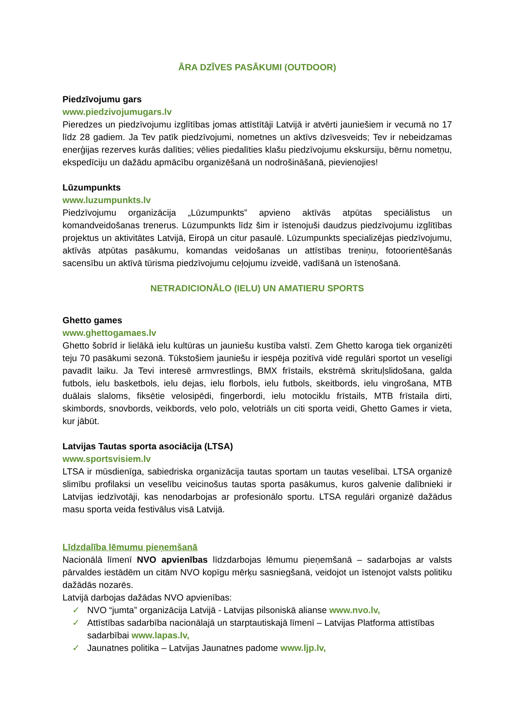ĀRA DZĪVES PASĀKUMI (OUTDOOR)
Piedzīvojumu gars
www.piedzivojumugars.lv
Pieredzes un piedzīvojumu izglītības jomas attīstītāji Latvijā ir atvērti jauniešiem ir vecumā no 17 līdz 28 gadiem. Ja Tev patīk piedzīvojumi, nometnes un aktīvs dzīvesveids; Tev ir nebeidzamas enerģijas rezerves kurās dalīties; vēlies piedalīties klašu piedzīvojumu ekskursiju, bērnu nometņu, ekspedīciju un dažādu apmācību organizēšanā un nodrošināšanā, pievienojies!
Lūzumpunkts
www.luzumpunkts.lv
Piedzīvojumu organizācija „Lūzumpunkts” apvieno aktīvās atpūtas speciālistus un komandveidošanas trenerus. Lūzumpunkts līdz šim ir īstenojuši daudzus piedzīvojumu izglītības projektus un aktivitātes Latvijā, Eiropā un citur pasaulē. Lūzumpunkts specializējas piedzīvojumu, aktīvās atpūtas pasākumu, komandas veidošanas un attīstības treniņu, fotoorientēšanās sacensību un aktīvā tūrisma piedzīvojumu ceļojumu izveidē, vadīšanā un īstenošanā.
NETRADICIONĀLO (IELU) UN AMATIERU SPORTS
Ghetto games
www.ghettogamaes.lv
Ghetto šobrīd ir lielākā ielu kultūras un jauniešu kustība valstī. Zem Ghetto karoga tiek organizēti teju 70 pasākumi sezonā. Tūkstošiem jauniešu ir iespēja pozitīvā vidē regulāri sportot un veselīgi pavadīt laiku. Ja Tevi interesē armvrestlings, BMX frīstails, ekstrēmā skrituļslidošana, galda futbols, ielu basketbols, ielu dejas, ielu florbols, ielu futbols, skeitbords, ielu vingrošana, MTB duālais slaloms, fiksētie velosipēdi, fingerbordi, ielu motociklu frīstails, MTB frīstaila dirti, skimbords, snovbords, veikbords, velo polo, velotriāls un citi sporta veidi, Ghetto Games ir vieta, kur jābūt.
Latvijas Tautas sporta asociācija (LTSA)
www.sportsvisiem.lv
LTSA ir mūsdienīga, sabiedriska organizācija tautas sportam un tautas veselībai. LTSA organizē slimību profilaksi un veselību veicinošus tautas sporta pasākumus, kuros galvenie dalībnieki ir Latvijas iedzīvotāji, kas nenodarbojas ar profesionālo sportu. LTSA regulāri organizē dažādus masu sporta veida festivālus visā Latvijā.
Līdzdalība lēmumu pieņemšanā
Nacionālā līmenī NVO apvienības līdzdarbojas lēmumu pieņemšanā – sadarbojas ar valsts pārvaldes iestādēm un citām NVO kopīgu mērķu sasniegšanā, veidojot un īstenojot valsts politiku dažādās nozarēs.
Latvijā darbojas dažādas NVO apvienības:
✓ NVO “jumta” organizācija Latvijā - Latvijas pilsoniskā alianse www.nvo.lv,
✓ Attīstības sadarbība nacionālajā un starptautiskajā līmenī – Latvijas Platforma attīstības sadarbībai www.lapas.lv,
✓ Jaunatnes politika – Latvijas Jaunatnes padome www.ljp.lv,